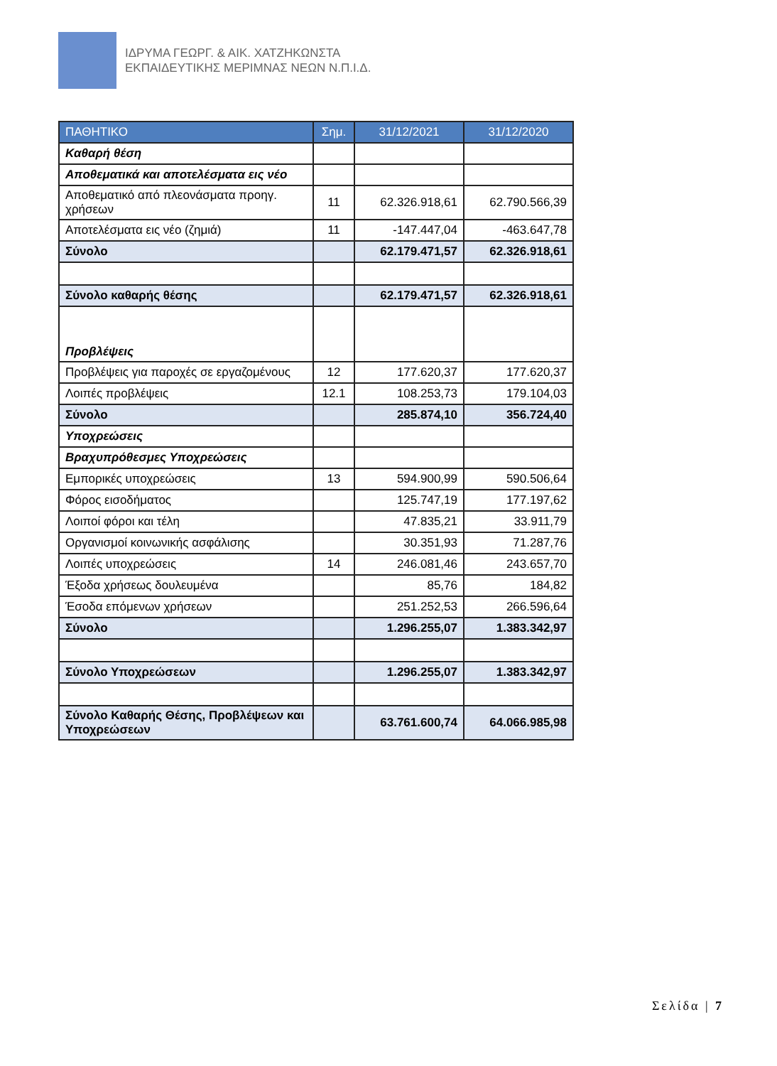ΙΔΡΥΜΑ ΓΕΩΡΓ. & ΑΙΚ. ΧΑΤΖΗΚΩΝΣΤΑ
ΕΚΠΑΙΔΕΥΤΙΚΗΣ ΜΕΡΙΜΝΑΣ ΝΕΩΝ Ν.Π.Ι.Δ.
| ΠΑΘΗΤΙΚΟ | Σημ. | 31/12/2021 | 31/12/2020 |
| --- | --- | --- | --- |
| Καθαρή θέση | | | |
| Αποθεματικά και αποτελέσματα εις νέο | | | |
| Αποθεματικό από πλεονάσματα προηγ. χρήσεων | 11 | 62.326.918,61 | 62.790.566,39 |
| Αποτελέσματα εις νέο (ζημιά) | 11 | -147.447,04 | -463.647,78 |
| Σύνολο | | 62.179.471,57 | 62.326.918,61 |
| Σύνολο καθαρής θέσης | | 62.179.471,57 | 62.326.918,61 |
| Προβλέψεις | | | |
| Προβλέψεις για παροχές σε εργαζομένους | 12 | 177.620,37 | 177.620,37 |
| Λοιπές προβλέψεις | 12.1 | 108.253,73 | 179.104,03 |
| Σύνολο | | 285.874,10 | 356.724,40 |
| Υποχρεώσεις | | | |
| Βραχυπρόθεσμες Υποχρεώσεις | | | |
| Εμπορικές υποχρεώσεις | 13 | 594.900,99 | 590.506,64 |
| Φόρος εισοδήματος | | 125.747,19 | 177.197,62 |
| Λοιποί φόροι και τέλη | | 47.835,21 | 33.911,79 |
| Οργανισμοί κοινωνικής ασφάλισης | | 30.351,93 | 71.287,76 |
| Λοιπές υποχρεώσεις | 14 | 246.081,46 | 243.657,70 |
| Έξοδα χρήσεως δουλευμένα | | 85,76 | 184,82 |
| Έσοδα επόμενων χρήσεων | | 251.252,53 | 266.596,64 |
| Σύνολο | | 1.296.255,07 | 1.383.342,97 |
| Σύνολο Υποχρεώσεων | | 1.296.255,07 | 1.383.342,97 |
| Σύνολο Καθαρής Θέσης, Προβλέψεων και Υποχρεώσεων | | 63.761.600,74 | 64.066.985,98 |
Σελίδα | 7